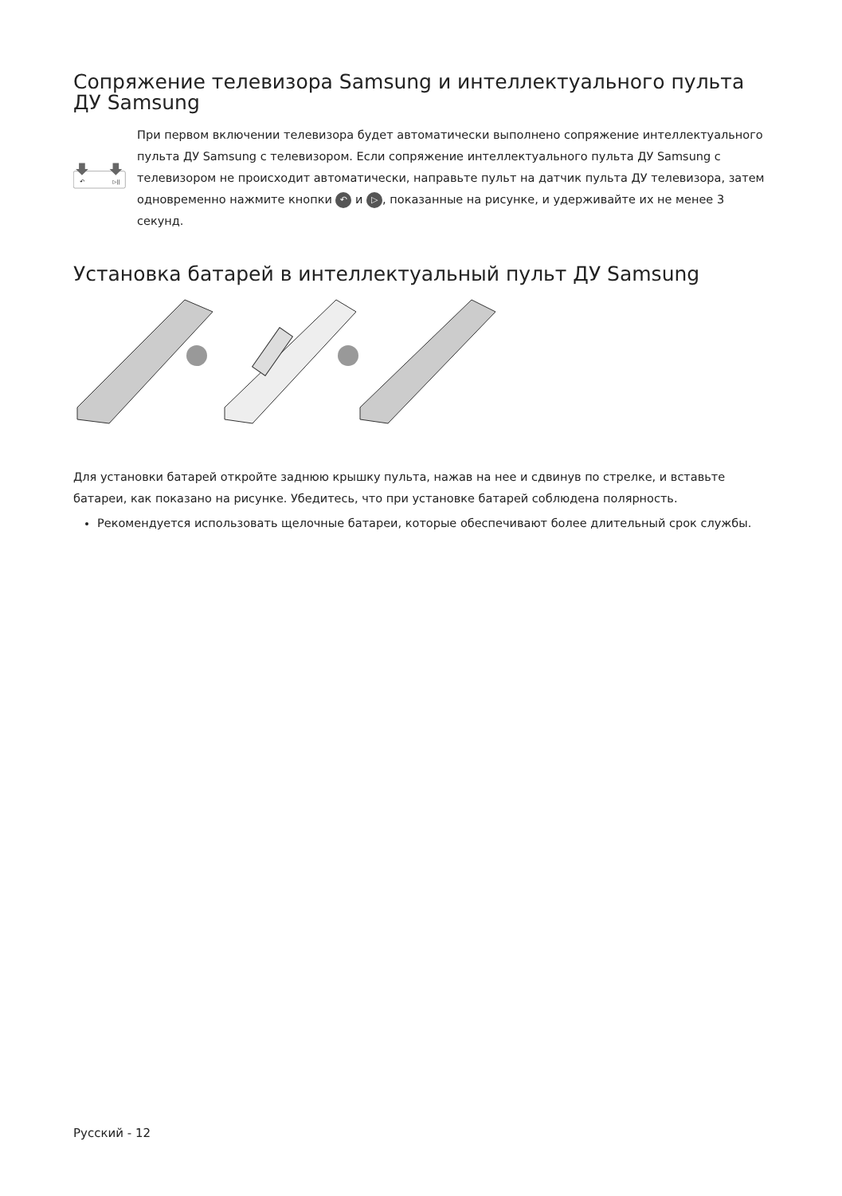Сопряжение телевизора Samsung и интеллектуального пульта ДУ Samsung
↶
▷||
При первом включении телевизора будет автоматически выполнено сопряжение интеллектуального пульта ДУ Samsung с телевизором. Если сопряжение интеллектуального пульта ДУ Samsung с телевизором не происходит автоматически, направьте пульт на датчик пульта ДУ телевизора, затем одновременно нажмите кнопки ↶ и ▷, показанные на рисунке, и удерживайте их не менее 3 секунд.
Установка батарей в интеллектуальный пульт ДУ Samsung
Для установки батарей откройте заднюю крышку пульта, нажав на нее и сдвинув по стрелке, и вставьте батареи, как показано на рисунке. Убедитесь, что при установке батарей соблюдена полярность.
Рекомендуется использовать щелочные батареи, которые обеспечивают более длительный срок службы.
Русский - 12